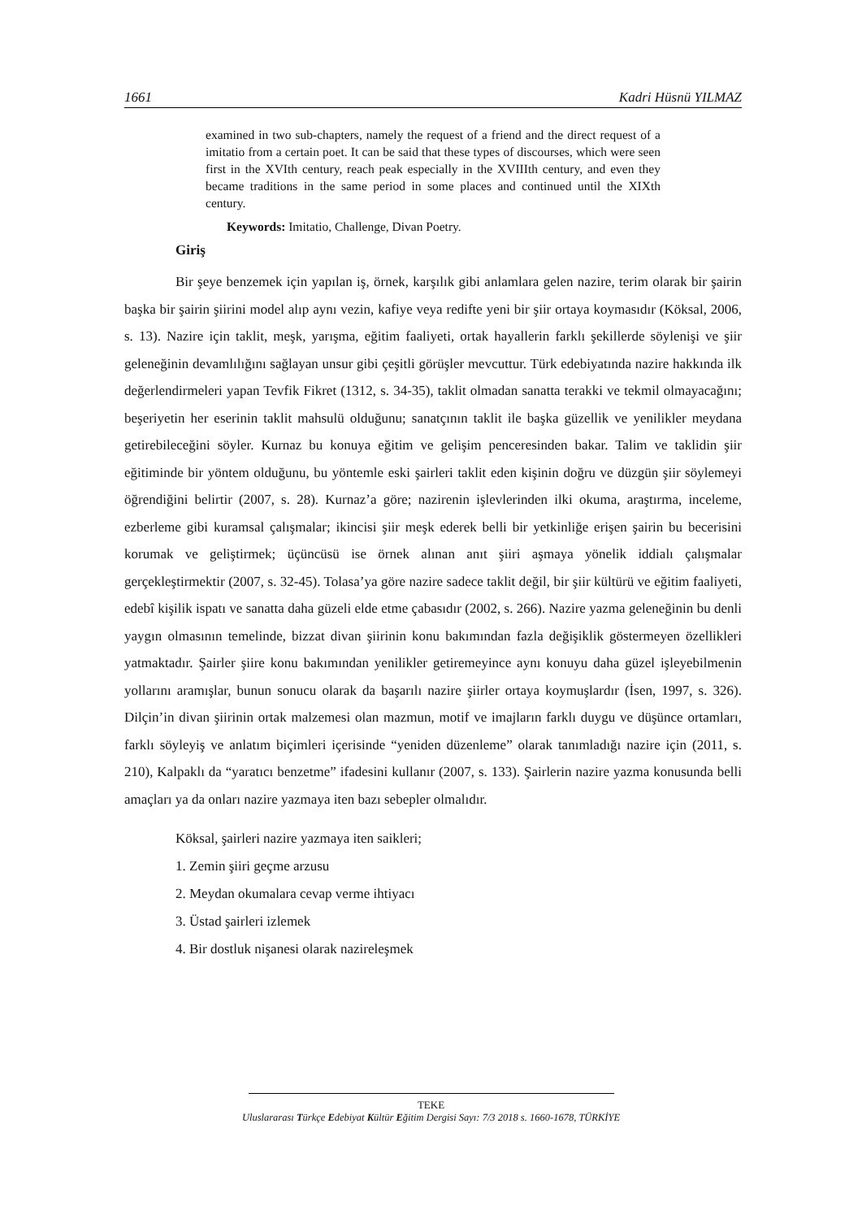1661 Kadri Hüsnü YILMAZ
examined in two sub-chapters, namely the request of a friend and the direct request of a imitatio from a certain poet. It can be said that these types of discourses, which were seen first in the XVIth century, reach peak especially in the XVIIIth century, and even they became traditions in the same period in some places and continued until the XIXth century.
Keywords: Imitatio, Challenge, Divan Poetry.
Giriş
Bir şeye benzemek için yapılan iş, örnek, karşılık gibi anlamlara gelen nazire, terim olarak bir şairin başka bir şairin şiirini model alıp aynı vezin, kafiye veya redifte yeni bir şiir ortaya koymasıdır (Köksal, 2006, s. 13). Nazire için taklit, meşk, yarışma, eğitim faaliyeti, ortak hayallerin farklı şekillerde söylenişi ve şiir geleneğinin devamlılığını sağlayan unsur gibi çeşitli görüşler mevcuttur. Türk edebiyatında nazire hakkında ilk değerlendirmeleri yapan Tevfik Fikret (1312, s. 34-35), taklit olmadan sanatta terakki ve tekmil olmayacağını; beşeriyetin her eserinin taklit mahsulü olduğunu; sanatçının taklit ile başka güzellik ve yenilikler meydana getirebileceğini söyler. Kurnaz bu konuya eğitim ve gelişim penceresinden bakar. Talim ve taklidin şiir eğitiminde bir yöntem olduğunu, bu yöntemle eski şairleri taklit eden kişinin doğru ve düzgün şiir söylemeyi öğrendiğini belirtir (2007, s. 28). Kurnaz’a göre; nazirenin işlevlerinden ilki okuma, araştırma, inceleme, ezberleme gibi kuramsal çalışmalar; ikincisi şiir meşk ederek belli bir yetkinliğe erişen şairin bu becerisini korumak ve geliştirmek; üçüncüsü ise örnek alınan anıt şiiri aşmaya yönelik iddialı çalışmalar gerçekleştirmektir (2007, s. 32-45). Tolasa’ya göre nazire sadece taklit değil, bir şiir kültürü ve eğitim faaliyeti, edebî kişilik ispatı ve sanatta daha güzeli elde etme çabasıdır (2002, s. 266). Nazire yazma geleneğinin bu denli yaygın olmasının temelinde, bizzat divan şiirinin konu bakımından fazla değişiklik göstermeyen özellikleri yatmaktadır. Şairler şiire konu bakımından yenilikler getiremeyince aynı konuyu daha güzel işleyebilmenin yollarını aramışlar, bunun sonucu olarak da başarılı nazire şiirler ortaya koymuşlardır (İsen, 1997, s. 326). Dilçin’in divan şiirinin ortak malzemesi olan mazmun, motif ve imajların farklı duygu ve düşünce ortamları, farklı söyleyiş ve anlatım biçimleri içerisinde “yeniden düzenleme” olarak tanımladığı nazire için (2011, s. 210), Kalpaklı da “yaratıcı benzetme” ifadesini kullanır (2007, s. 133). Şairlerin nazire yazma konusunda belli amaçları ya da onları nazire yazmaya iten bazı sebepler olmalıdır.
Köksal, şairleri nazire yazmaya iten saikleri;
1. Zemin şiiri geçme arzusu
2. Meydan okumalara cevap verme ihtiyacı
3. Üstad şairleri izlemek
4. Bir dostluk nişanesi olarak nazireleşmek
TEKE
Uluslararası Türkçe Edebiyat Kültür Eğitim Dergisi Sayı: 7/3 2018 s. 1660-1678, TÜRKİYE